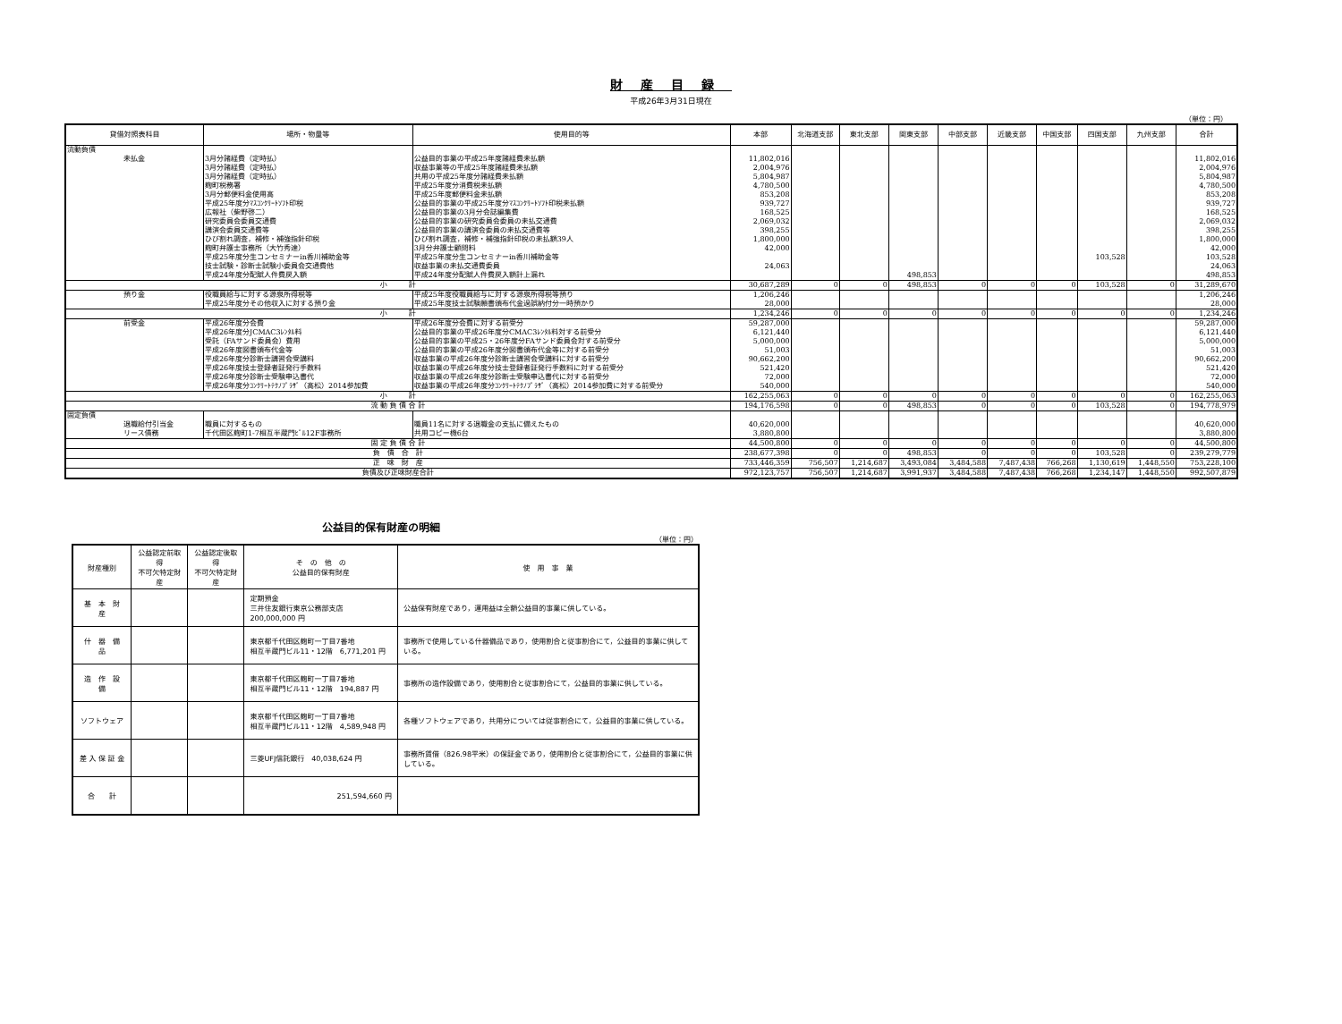財産目録
平成26年3月31日現在
（単位：円）
| 貸借対照表科目 | 場所・物量等 | 使用目的等 | 本部 | 北海道支部 | 東北支部 | 関東支部 | 中部支部 | 近畿支部 | 中国支部 | 四国支部 | 九州支部 | 合計 |
| --- | --- | --- | --- | --- | --- | --- | --- | --- | --- | --- | --- | --- |
| 流動負債 | | | | | | | | | | | | |
| 未払金 | 3月分諸経費（定時払） | 公益目的事業の平成25年度諸経費未払額 | 11,802,016 | | | | | | | | | 11,802,016 |
| | 3月分諸経費（定時払） | 収益事業等の平成25年度諸経費未払額 | 2,004,976 | | | | | | | | | 2,004,976 |
| | 3月分諸経費（定時払） | 共用の平成25年度分諸経費未払額 | 5,804,987 | | | | | | | | | 5,804,987 |
| | 麹町税務署 | 平成25年度分消費税未払額 | 4,780,500 | | | | | | | | | 4,780,500 |
| | 3月分郵便料金使用高 | 平成25年度郵便料金未払額 | 853,208 | | | | | | | | | 853,208 |
| | 平成25年度分ﾏｽｺﾝｸﾘｰﾄｿﾌﾄ印税 | 公益目的事業の平成25年度分ﾏｽｺﾝｸﾘｰﾄｿﾌﾄ印税未払額 | 939,727 | | | | | | | | | 939,727 |
| | 広報社（柴野啓二） | 公益目的事業の3月分会誌編集費 | 168,525 | | | | | | | | | 168,525 |
| | 研究委員会委員交通費 | 公益目的事業の研究委員会委員の未払交通費 | 2,069,032 | | | | | | | | | 2,069,032 |
| | 講演会委員交通費等 | 公益目的事業の講演会委員の未払交通費等 | 398,255 | | | | | | | | | 398,255 |
| | ひび割れ調査，補修・補強指針印税 | ひび割れ調査，補修・補強指針印税の未払額39人 | 1,800,000 | | | | | | | | | 1,800,000 |
| | 麹町弁護士事務所（大竹秀達） | 3月分弁護士顧問料 | 42,000 | | | | | | | | | 42,000 |
| | 平成25年度分生コンセミナーin香川補助金等 | 平成25年度分生コンセミナーin香川補助金等 | | | | | | | | 103,528 | | 103,528 |
| | 技士試験・診断士試験小委員会交通費他 | 収益事業の未払交通費委員 | 24,063 | | | | | | | | | 24,063 |
| | 平成24年度分配賦人件費戻入額 | 平成24年度分配賦人件費戻入額計上漏れ | | | | 498,853 | | | | | | 498,853 |
| 小 計 | | | 30,687,289 | 0 | 0 | 498,853 | 0 | 0 | 0 | 103,528 | 0 | 31,289,670 |
| 預り金 | 役職員給与に対する源泉所得税等 | 平成25年度役職員給与に対する源泉所得税等預り | 1,206,246 | | | | | | | | | 1,206,246 |
| | 平成25年度分その他収入に対する預り金 | 平成25年度技士試験願書頒布代金過誤納付分一時預かり | 28,000 | | | | | | | | | 28,000 |
| 小 計 | | | 1,234,246 | 0 | 0 | 0 | 0 | 0 | 0 | 0 | 0 | 1,234,246 |
| 前受金 | 平成26年度分会費 | 平成26年度分会費に対する前受分 | 59,287,000 | | | | | | | | | 59,287,000 |
| | 平成26年度分JCMAC3ﾚﾝﾀﾙ料 | 公益目的事業の平成26年度分CMAC3ﾚﾝﾀﾙ料対する前受分 | 6,121,440 | | | | | | | | | 6,121,440 |
| | 受託（FAサンド委員会）費用 | 公益目的事業の平成25・26年度分FAサンド委員会対する前受分 | 5,000,000 | | | | | | | | | 5,000,000 |
| | 平成26年度図書頒布代金等 | 公益目的事業の平成26年度分図書頒布代金等に対する前受分 | 51,003 | | | | | | | | | 51,003 |
| | 平成26年度分診断士講習会受講料 | 収益事業の平成26年度分診断士講習会受講料に対する前受分 | 90,662,200 | | | | | | | | | 90,662,200 |
| | 平成26年度技士登録者証発行手数料 | 収益事業の平成26年度分技士登録者証発行手数料に対する前受分 | 521,420 | | | | | | | | | 521,420 |
| | 平成26年度分診断士受験申込書代 | 収益事業の平成26年度分診断士受験申込書代に対する前受分 | 72,000 | | | | | | | | | 72,000 |
| | 平成26年度分ｺﾝｸﾘｰﾄﾃｸﾉﾌﾟﾗｻﾞ（高松）2014参加費 | 収益事業の平成26年度分ｺﾝｸﾘｰﾄﾃｸﾉﾌﾟﾗｻﾞ（高松）2014参加費に対する前受分 | 540,000 | | | | | | | | | 540,000 |
| 小 計 | | | 162,255,063 | 0 | 0 | 0 | 0 | 0 | 0 | 0 | 0 | 162,255,063 |
| 流 動 負 債 合 計 | | | 194,176,598 | 0 | 0 | 498,853 | 0 | 0 | 0 | 103,528 | 0 | 194,778,979 |
| 固定負債 | | | | | | | | | | | | |
| 退職給付引当金 | 職員に対するもの | 職員11名に対する退職金の支払に備えたもの | 40,620,000 | | | | | | | | | 40,620,000 |
| リース債務 | 千代田区麹町1-7相互半蔵門ﾋﾞﾙ12F事務所 | 共用コピー機6台 | 3,880,800 | | | | | | | | | 3,880,800 |
| 固 定 負 債 合 計 | | | 44,500,800 | 0 | 0 | 0 | 0 | 0 | 0 | 0 | 0 | 44,500,800 |
| 負 債 合 計 | | | 238,677,398 | 0 | 0 | 498,853 | 0 | 0 | 0 | 103,528 | 0 | 239,279,779 |
| 正 味 財 産 | | | 733,446,359 | 756,507 | 1,214,687 | 3,493,084 | 3,484,588 | 7,487,438 | 766,268 | 1,130,619 | 1,448,550 | 753,228,100 |
| 負債及び正味財産合計 | | | 972,123,757 | 756,507 | 1,214,687 | 3,991,937 | 3,484,588 | 7,487,438 | 766,268 | 1,234,147 | 1,448,550 | 992,507,879 |
公益目的保有財産の明細
（単位：円）
| 財産種別 | 公益認定前取得 不可欠特定財産 | 公益認定後取得 不可欠特定財産 | そ の 他 の 公益目的保有財産 | 使 用 事 業 |
| --- | --- | --- | --- | --- |
| 基 本 財 産 | | | 定期預金 三井住友銀行東京公務部支店 200,000,000 円 | 公益保有財産であり，運用益は全額公益目的事業に供している。 |
| 什 器 備 品 | | | 東京都千代田区麹町一丁目7番地 相互半蔵門ビル11・12階 6,771,201 円 | 事務所で使用している什器備品であり，使用割合と従事割合にて，公益目的事業に供している。 |
| 造 作 設 備 | | | 東京都千代田区麹町一丁目7番地 相互半蔵門ビル11・12階 194,887 円 | 事務所の造作設備であり，使用割合と従事割合にて，公益目的事業に供している。 |
| ソフトウェア | | | 東京都千代田区麹町一丁目7番地 相互半蔵門ビル11・12階 4,589,948 円 | 各種ソフトウェアであり，共用分については従事割合にて，公益目的事業に供している。 |
| 差 入 保 証 金 | | | 三菱UFJ信託銀行 40,038,624 円 | 事務所賃借（826.98平米）の保証金であり，使用割合と従事割合にて，公益目的事業に供している。 |
| 合 計 | | | 251,594,660 円 | |